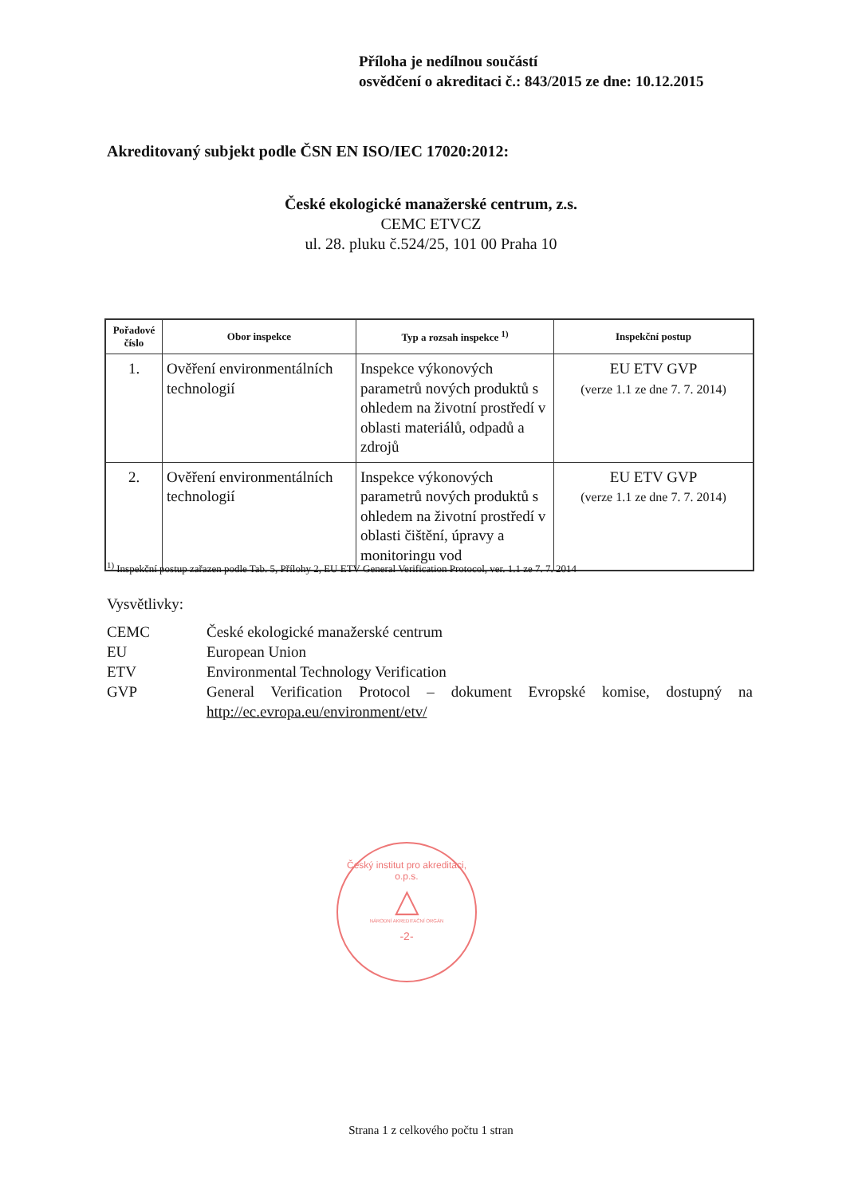Příloha je nedílnou součástí
osvědčení o akreditaci č.: 843/2015 ze dne: 10.12.2015
Akreditovaný subjekt podle ČSN EN ISO/IEC 17020:2012:
České ekologické manažerské centrum, z.s.
CEMC ETVCZ
ul. 28. pluku č.524/25, 101 00 Praha 10
| Pořadové číslo | Obor inspekce | Typ a rozsah inspekce <sup>1)</sup> | Inspekční postup |
| --- | --- | --- | --- |
| 1. | Ověření environmentálních technologií | Inspekce výkonových parametrů nových produktů s ohledem na životní prostředí v oblasti materiálů, odpadů a zdrojů | EU ETV GVP (verze 1.1 ze dne 7. 7. 2014) |
| 2. | Ověření environmentálních technologií | Inspekce výkonových parametrů nových produktů s ohledem na životní prostředí v oblasti čištění, úpravy a monitoringu vod | EU ETV GVP (verze 1.1 ze dne 7. 7. 2014) |
<sup>1)</sup> Inspekční postup zařazen podle Tab. 5, Přílohy 2, EU ETV General Verification Protocol, ver. 1.1 ze 7. 7. 2014
Vysvětlivky:
CEMC České ekologické manažerské centrum
EU European Union
ETV Environmental Technology Verification
GVP General Verification Protocol – dokument Evropské komise, dostupný na http://ec.evropa.eu/environment/etv/
Český institut pro akreditaci, o.p.s.
△
NÁRODNÍ AKREDITAČNÍ ORGÁN
-2-
Strana 1 z celkového počtu 1 stran